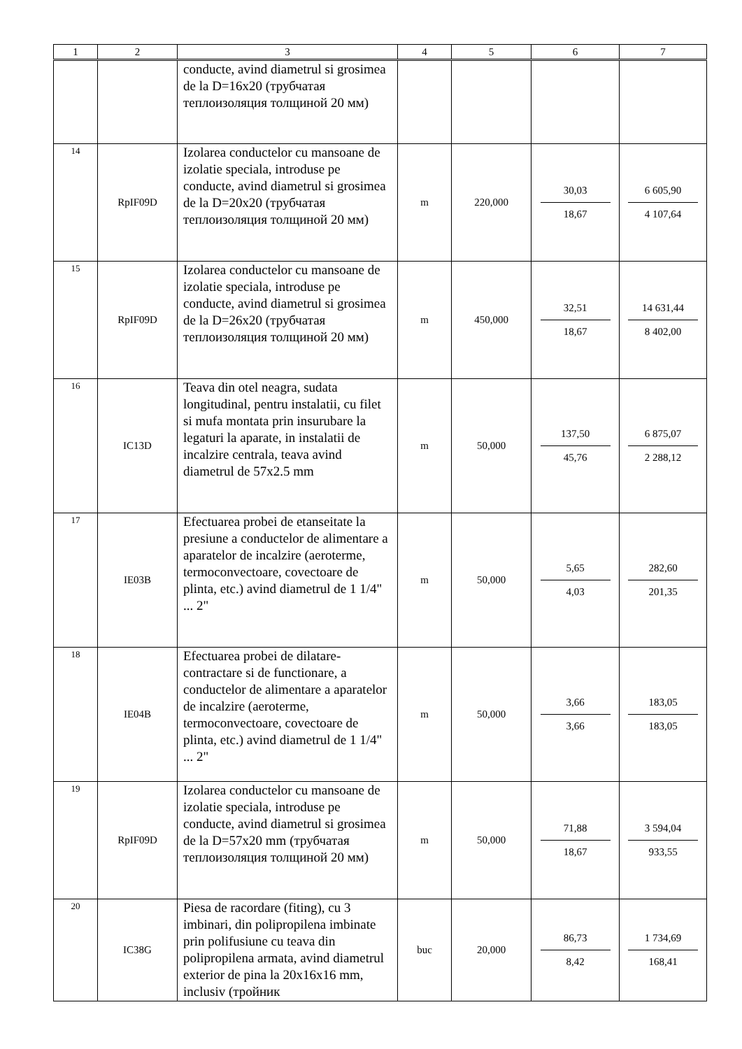| 1 | 2 | 3 | 4 | 5 | 6 | 7 |
| --- | --- | --- | --- | --- | --- | --- |
| | | conducte, avind diametrul si grosimea de la D=16x20 (трубчатая теплоизоляция толщиной 20 мм) | | | | |
| 14 | RpIF09D | Izolarea conductelor cu mansoane de izolatie speciala, introduse pe conducte, avind diametrul si grosimea de la D=20x20 (трубчатая теплоизоляция толщиной 20 мм) | m | 220,000 | 30,03 18,67 | 6 605,90 4 107,64 |
| 15 | RpIF09D | Izolarea conductelor cu mansoane de izolatie speciala, introduse pe conducte, avind diametrul si grosimea de la D=26x20 (трубчатая теплоизоляция толщиной 20 мм) | m | 450,000 | 32,51 18,67 | 14 631,44 8 402,00 |
| 16 | IC13D | Teava din otel neagra, sudata longitudinal, pentru instalatii, cu filet si mufa montata prin insurubare la legaturi la aparate, in instalatii de incalzire centrala, teava avind diametrul de 57x2.5 mm | m | 50,000 | 137,50 45,76 | 6 875,07 2 288,12 |
| 17 | IE03B | Efectuarea probei de etanseitate la presiune a conductelor de alimentare a aparatelor de incalzire (aeroterme, termoconvectoare, covectoare de plinta, etc.) avind diametrul de 1 1/4" ... 2" | m | 50,000 | 5,65 4,03 | 282,60 201,35 |
| 18 | IE04B | Efectuarea probei de dilatare-contractare si de functionare, a conductelor de alimentare a aparatelor de incalzire (aeroterme, termoconvectoare, covectoare de plinta, etc.) avind diametrul de 1 1/4" ... 2" | m | 50,000 | 3,66 3,66 | 183,05 183,05 |
| 19 | RpIF09D | Izolarea conductelor cu mansoane de izolatie speciala, introduse pe conducte, avind diametrul si grosimea de la D=57x20 mm (трубчатая теплоизоляция толщиной 20 мм) | m | 50,000 | 71,88 18,67 | 3 594,04 933,55 |
| 20 | IC38G | Piesa de racordare (fiting), cu 3 imbinari, din polipropilena imbinate prin polifusiune cu teava din polipropilena armata, avind diametrul exterior de pina la 20x16x16 mm, inclusiv (тройник | buc | 20,000 | 86,73 8,42 | 1 734,69 168,41 |